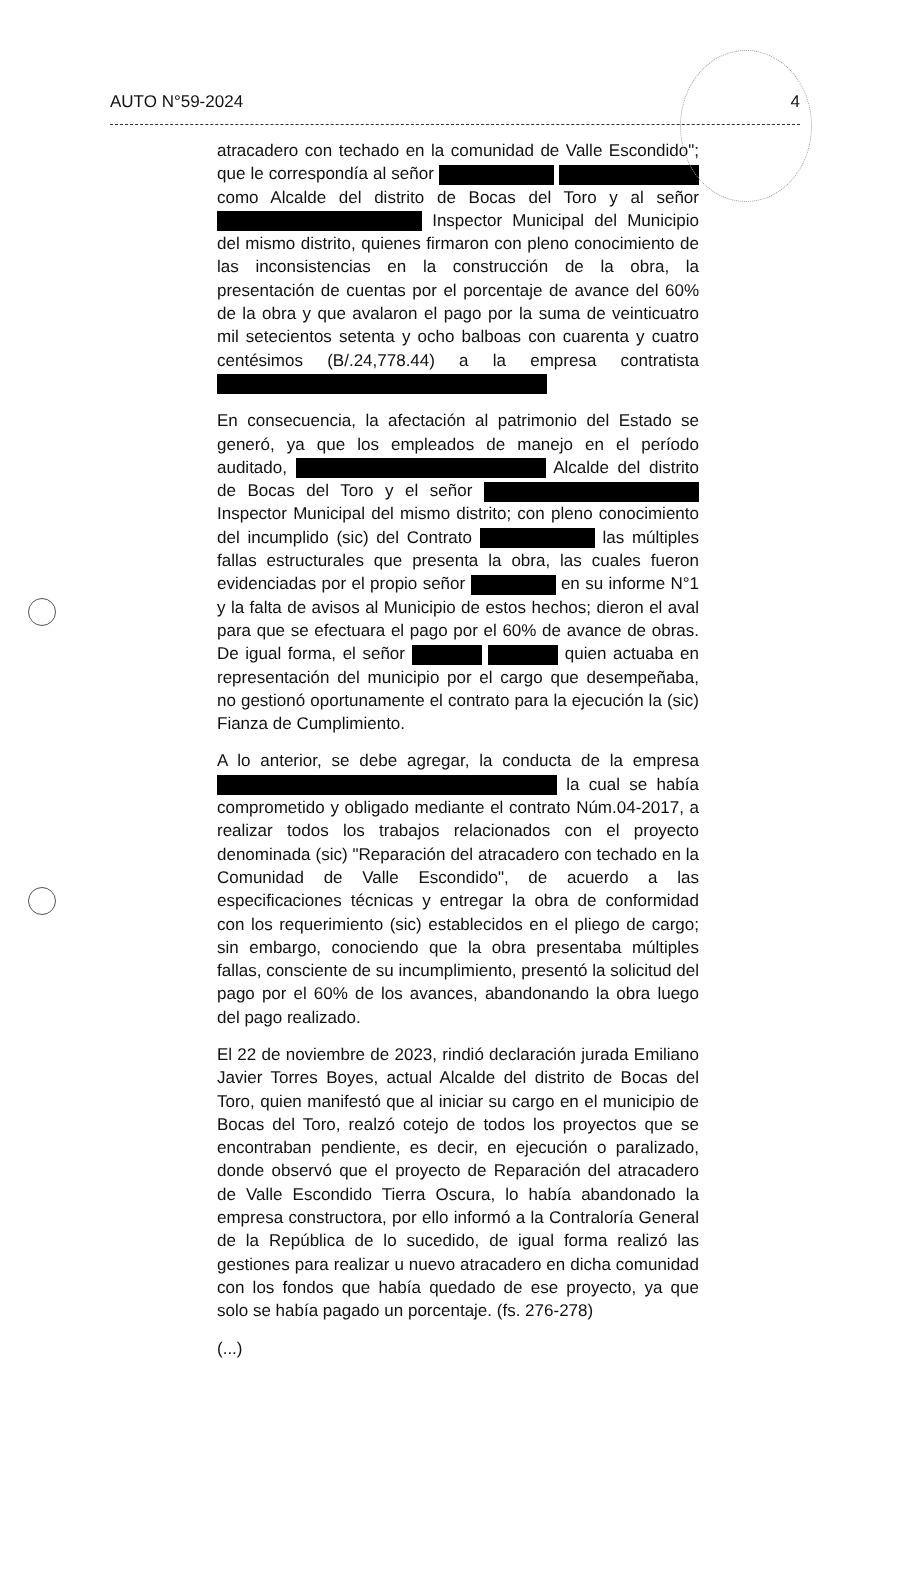AUTO N°59-2024 4
atracadero con techado en la comunidad de Valle Escondido"; que le correspondía al señor como Alcalde del distrito de Bocas del Toro y al señor Inspector Municipal del Municipio del mismo distrito, quienes firmaron con pleno conocimiento de las inconsistencias en la construcción de la obra, la presentación de cuentas por el porcentaje de avance del 60% de la obra y que avalaron el pago por la suma de veinticuatro mil setecientos setenta y ocho balboas con cuarenta y cuatro centésimos (B/.24,778.44) a la empresa contratista
En consecuencia, la afectación al patrimonio del Estado se generó, ya que los empleados de manejo en el período auditado, Alcalde del distrito de Bocas del Toro y el señor Inspector Municipal del mismo distrito; con pleno conocimiento del incumplido (sic) del Contrato las múltiples fallas estructurales que presenta la obra, las cuales fueron evidenciadas por el propio señor en su informe N°1 y la falta de avisos al Municipio de estos hechos; dieron el aval para que se efectuara el pago por el 60% de avance de obras. De igual forma, el señor quien actuaba en representación del municipio por el cargo que desempeñaba, no gestionó oportunamente el contrato para la ejecución la (sic) Fianza de Cumplimiento.
A lo anterior, se debe agregar, la conducta de la empresa la cual se había comprometido y obligado mediante el contrato Núm.04-2017, a realizar todos los trabajos relacionados con el proyecto denominada (sic) "Reparación del atracadero con techado en la Comunidad de Valle Escondido", de acuerdo a las especificaciones técnicas y entregar la obra de conformidad con los requerimiento (sic) establecidos en el pliego de cargo; sin embargo, conociendo que la obra presentaba múltiples fallas, consciente de su incumplimiento, presentó la solicitud del pago por el 60% de los avances, abandonando la obra luego del pago realizado.
El 22 de noviembre de 2023, rindió declaración jurada Emiliano Javier Torres Boyes, actual Alcalde del distrito de Bocas del Toro, quien manifestó que al iniciar su cargo en el municipio de Bocas del Toro, realzó cotejo de todos los proyectos que se encontraban pendiente, es decir, en ejecución o paralizado, donde observó que el proyecto de Reparación del atracadero de Valle Escondido Tierra Oscura, lo había abandonado la empresa constructora, por ello informó a la Contraloría General de la República de lo sucedido, de igual forma realizó las gestiones para realizar u nuevo atracadero en dicha comunidad con los fondos que había quedado de ese proyecto, ya que solo se había pagado un porcentaje. (fs. 276-278)
(...)